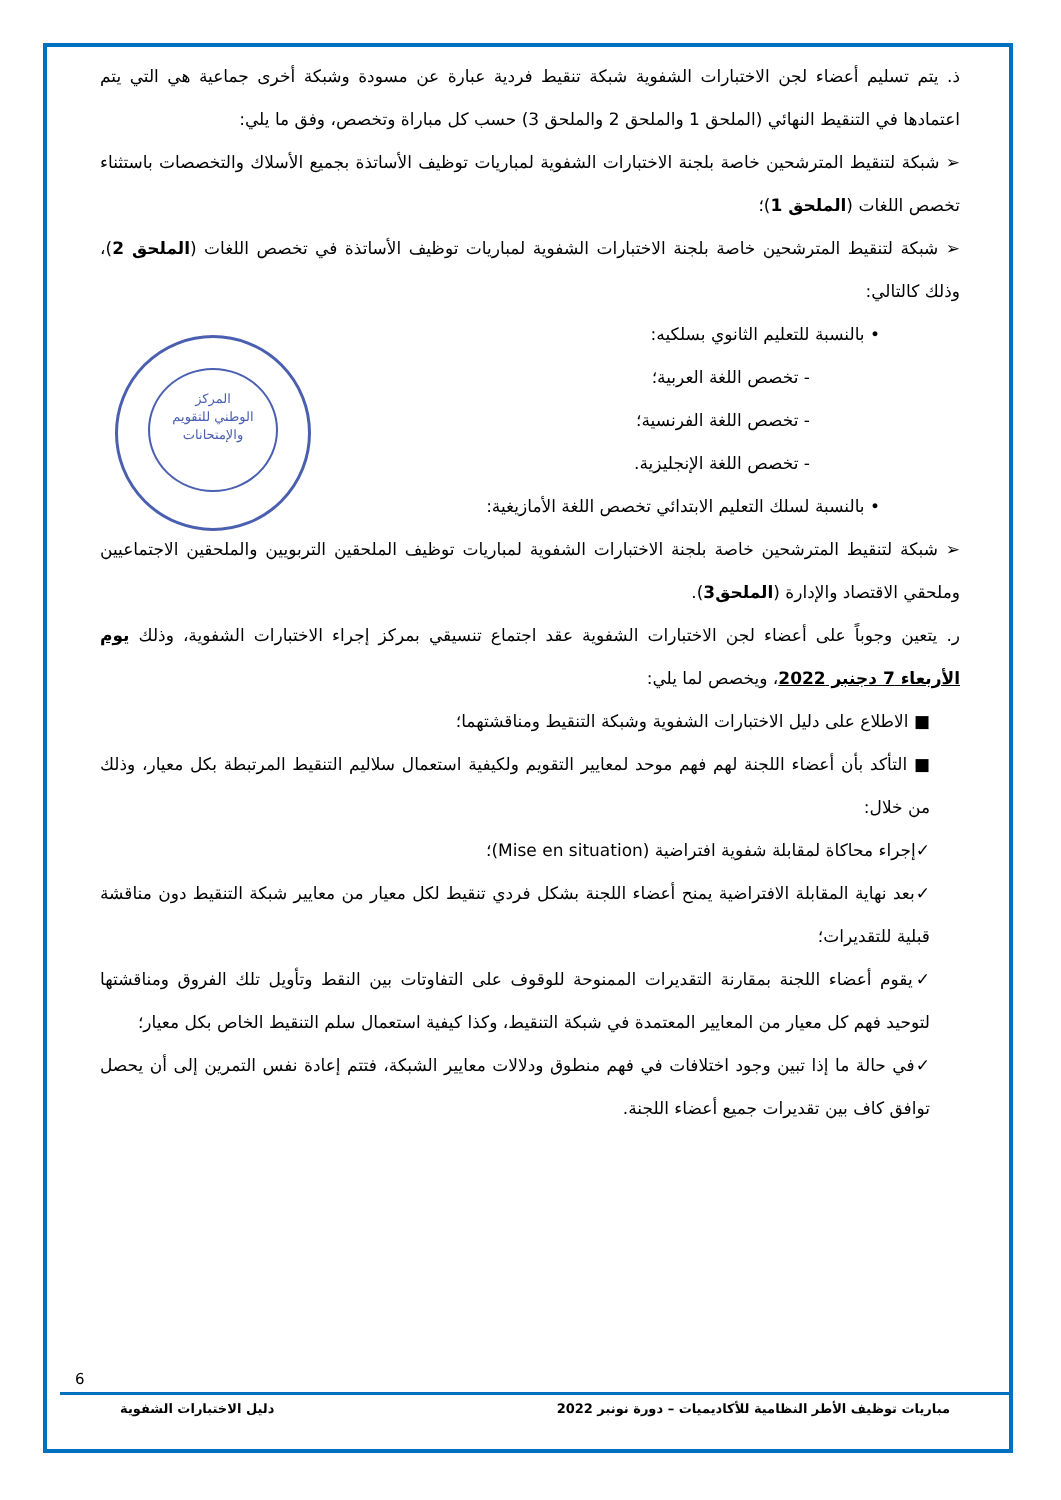المركز
الوطني للتقويم
والإمتحانات
ذ. يتم تسليم أعضاء لجن الاختبارات الشفوية شبكة تنقيط فردية عبارة عن مسودة وشبكة أخرى جماعية هي التي يتم اعتمادها في التنقيط النهائي (الملحق 1 والملحق 2 والملحق 3) حسب كل مباراة وتخصص، وفق ما يلي:
➢ شبكة لتنقيط المترشحين خاصة بلجنة الاختبارات الشفوية لمباريات توظيف الأساتذة بجميع الأسلاك والتخصصات باستثناء تخصص اللغات (الملحق 1)؛
➢ شبكة لتنقيط المترشحين خاصة بلجنة الاختبارات الشفوية لمباريات توظيف الأساتذة في تخصص اللغات (الملحق 2)، وذلك كالتالي:
• بالنسبة للتعليم الثانوي بسلكيه:
- تخصص اللغة العربية؛
- تخصص اللغة الفرنسية؛
- تخصص اللغة الإنجليزية.
• بالنسبة لسلك التعليم الابتدائي تخصص اللغة الأمازيغية:
➢ شبكة لتنقيط المترشحين خاصة بلجنة الاختبارات الشفوية لمباريات توظيف الملحقين التربويين والملحقين الاجتماعيين وملحقي الاقتصاد والإدارة (الملحق3).
ر. يتعين وجوباً على أعضاء لجن الاختبارات الشفوية عقد اجتماع تنسيقي بمركز إجراء الاختبارات الشفوية، وذلك يوم الأربعاء 7 دجنبر 2022، ويخصص لما يلي:
■ الاطلاع على دليل الاختبارات الشفوية وشبكة التنقيط ومناقشتهما؛
■ التأكد بأن أعضاء اللجنة لهم فهم موحد لمعايير التقويم ولكيفية استعمال سلاليم التنقيط المرتبطة بكل معيار، وذلك من خلال:
✓إجراء محاكاة لمقابلة شفوية افتراضية (Mise en situation)؛
✓بعد نهاية المقابلة الافتراضية يمنح أعضاء اللجنة بشكل فردي تنقيط لكل معيار من معايير شبكة التنقيط دون مناقشة قبلية للتقديرات؛
✓يقوم أعضاء اللجنة بمقارنة التقديرات الممنوحة للوقوف على التفاوتات بين النقط وتأويل تلك الفروق ومناقشتها لتوحيد فهم كل معيار من المعايير المعتمدة في شبكة التنقيط، وكذا كيفية استعمال سلم التنقيط الخاص بكل معيار؛
✓في حالة ما إذا تبين وجود اختلافات في فهم منطوق ودلالات معايير الشبكة، فتتم إعادة نفس التمرين إلى أن يحصل توافق كاف بين تقديرات جميع أعضاء اللجنة.
6
مباريات توظيف الأطر النظامية للأكاديميات – دورة نونبر 2022 دليل الاختبارات الشفوية